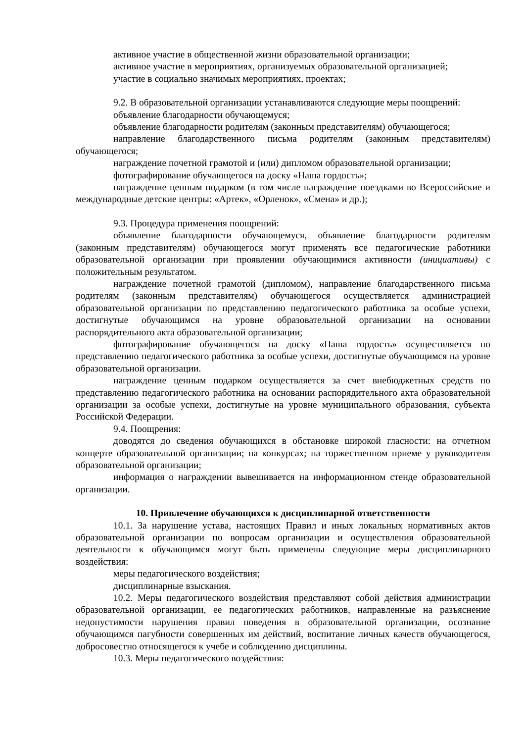активное участие в общественной жизни образовательной организации;
активное участие в мероприятиях, организуемых образовательной организацией;
участие в социально значимых мероприятиях, проектах;
9.2. В образовательной организации устанавливаются следующие меры поощрений:
объявление благодарности обучающемуся;
объявление благодарности родителям (законным представителям) обучающегося;
направление благодарственного письма родителям (законным представителям) обучающегося;
награждение почетной грамотой и (или) дипломом образовательной организации;
фотографирование обучающегося на доску «Наша гордость»;
награждение ценным подарком (в том числе награждение поездками во Всероссийские и международные детские центры: «Артек», «Орленок», «Смена» и др.);
9.3. Процедура применения поощрений:
объявление благодарности обучающемуся, объявление благодарности родителям (законным представителям) обучающегося могут применять все педагогические работники образовательной организации при проявлении обучающимися активности (инициативы) с положительным результатом.
награждение почетной грамотой (дипломом), направление благодарственного письма родителям (законным представителям) обучающегося осуществляется администрацией образовательной организации по представлению педагогического работника за особые успехи, достигнутые обучающимся на уровне образовательной организации на основании распорядительного акта образовательной организации;
фотографирование обучающегося на доску «Наша гордость» осуществляется по представлению педагогического работника за особые успехи, достигнутые обучающимся на уровне образовательной организации.
награждение ценным подарком осуществляется за счет внебюджетных средств по представлению педагогического работника на основании распорядительного акта образовательной организации за особые успехи, достигнутые на уровне муниципального образования, субъекта Российской Федерации.
9.4. Поощрения:
доводятся до сведения обучающихся в обстановке широкой гласности: на отчетном концерте образовательной организации; на конкурсах; на торжественном приеме у руководителя образовательной организации;
информация о награждении вывешивается на информационном стенде образовательной организации.
10. Привлечение обучающихся к дисциплинарной ответственности
10.1. За нарушение устава, настоящих Правил и иных локальных нормативных актов образовательной организации по вопросам организации и осуществления образовательной деятельности к обучающимся могут быть применены следующие меры дисциплинарного воздействия:
меры педагогического воздействия;
дисциплинарные взыскания.
10.2. Меры педагогического воздействия представляют собой действия администрации образовательной организации, ее педагогических работников, направленные на разъяснение недопустимости нарушения правил поведения в образовательной организации, осознание обучающимся пагубности совершенных им действий, воспитание личных качеств обучающегося, добросовестно относящегося к учебе и соблюдению дисциплины.
10.3. Меры педагогического воздействия: